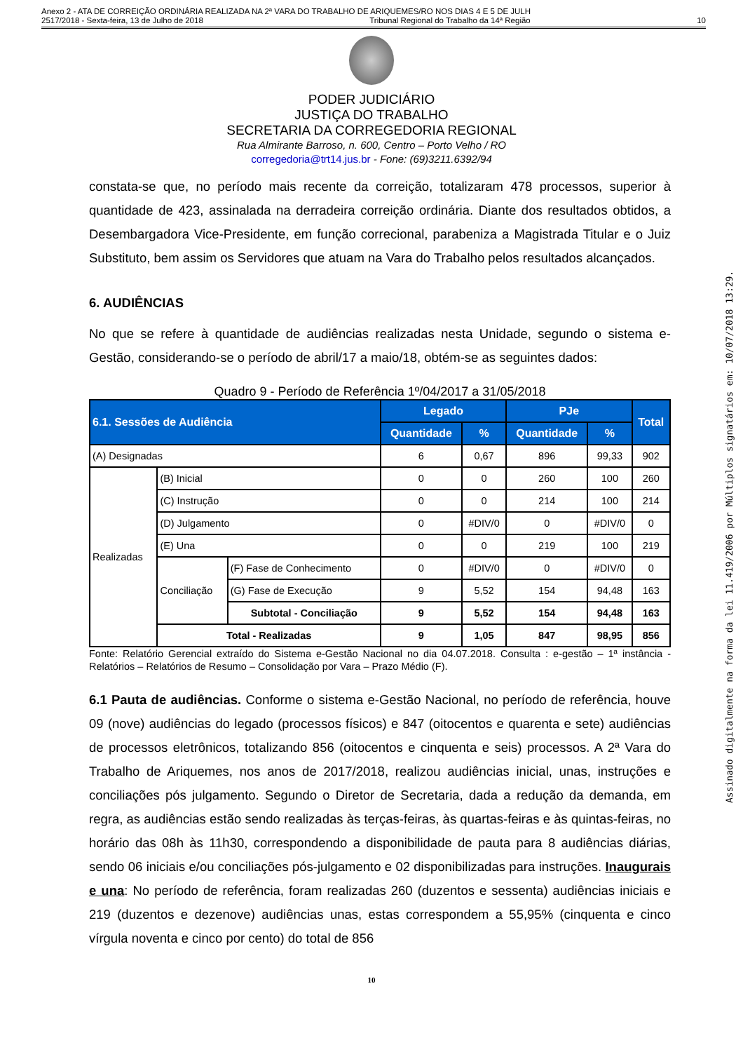Anexo 2 - ATA DE CORREIÇÃO ORDINÁRIA REALIZADA NA 2ª VARA DO TRABALHO DE ARIQUEMES/RO NOS DIAS 4 E 5 DE JULH
2517/2018 - Sexta-feira, 13 de Julho de 2018 Tribunal Regional do Trabalho da 14ª Região 10
PODER JUDICIÁRIO
JUSTIÇA DO TRABALHO
SECRETARIA DA CORREGEDORIA REGIONAL
Rua Almirante Barroso, n. 600, Centro – Porto Velho / RO
corregedoria@trt14.jus.br - Fone: (69)3211.6392/94
constata-se que, no período mais recente da correição, totalizaram 478 processos, superior à quantidade de 423, assinalada na derradeira correição ordinária. Diante dos resultados obtidos, a Desembargadora Vice-Presidente, em função correcional, parabeniza a Magistrada Titular e o Juiz Substituto, bem assim os Servidores que atuam na Vara do Trabalho pelos resultados alcançados.
6. AUDIÊNCIAS
No que se refere à quantidade de audiências realizadas nesta Unidade, segundo o sistema e-Gestão, considerando-se o período de abril/17 a maio/18, obtém-se as seguintes dados:
Quadro 9 - Período de Referência 1º/04/2017 a 31/05/2018
| 6.1. Sessões de Audiência | | | Legado | | PJe | | Total |
| --- | --- | --- | --- | --- | --- | --- | --- |
| | | | Quantidade | % | Quantidade | % | |
| (A) Designadas | | | 6 | 0,67 | 896 | 99,33 | 902 |
| Realizadas | (B) Inicial | | 0 | 0 | 260 | 100 | 260 |
| | (C) Instrução | | 0 | 0 | 214 | 100 | 214 |
| | (D) Julgamento | | 0 | #DIV/0 | 0 | #DIV/0 | 0 |
| | (E) Una | | 0 | 0 | 219 | 100 | 219 |
| | Conciliação | (F) Fase de Conhecimento | 0 | #DIV/0 | 0 | #DIV/0 | 0 |
| | | (G) Fase de Execução | 9 | 5,52 | 154 | 94,48 | 163 |
| | | Subtotal - Conciliação | 9 | 5,52 | 154 | 94,48 | 163 |
| | Total - Realizadas | | 9 | 1,05 | 847 | 98,95 | 856 |
Fonte: Relatório Gerencial extraído do Sistema e-Gestão Nacional no dia 04.07.2018. Consulta : e-gestão – 1ª instância - Relatórios – Relatórios de Resumo – Consolidação por Vara – Prazo Médio (F).
6.1 Pauta de audiências. Conforme o sistema e-Gestão Nacional, no período de referência, houve 09 (nove) audiências do legado (processos físicos) e 847 (oitocentos e quarenta e sete) audiências de processos eletrônicos, totalizando 856 (oitocentos e cinquenta e seis) processos. A 2ª Vara do Trabalho de Ariquemes, nos anos de 2017/2018, realizou audiências inicial, unas, instruções e conciliações pós julgamento. Segundo o Diretor de Secretaria, dada a redução da demanda, em regra, as audiências estão sendo realizadas às terças-feiras, às quartas-feiras e às quintas-feiras, no horário das 08h às 11h30, correspondendo a disponibilidade de pauta para 8 audiências diárias, sendo 06 iniciais e/ou conciliações pós-julgamento e 02 disponibilizadas para instruções. Inaugurais e una: No período de referência, foram realizadas 260 (duzentos e sessenta) audiências iniciais e 219 (duzentos e dezenove) audiências unas, estas correspondem a 55,95% (cinquenta e cinco vírgula noventa e cinco por cento) do total de 856
10
Assinado digitalmente na forma da lei 11.419/2006 por Múltiplos signatários em: 10/07/2018 13:29.